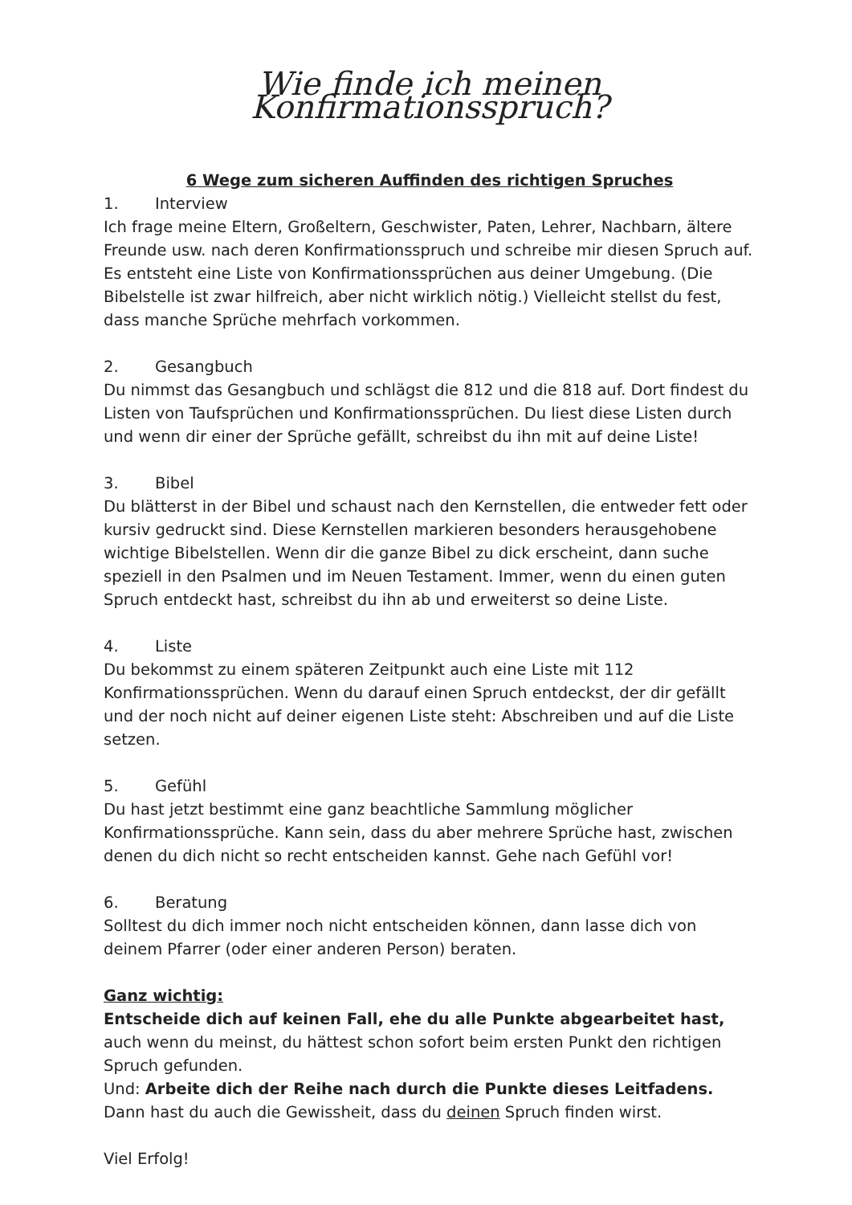Wie finde ich meinen Konfirmationsspruch?
6 Wege zum sicheren Auffinden des richtigen Spruches
1. Interview
Ich frage meine Eltern, Großeltern, Geschwister, Paten, Lehrer, Nachbarn, ältere Freunde usw. nach deren Konfirmationsspruch und schreibe mir diesen Spruch auf. Es entsteht eine Liste von Konfirmationssprüchen aus deiner Umgebung. (Die Bibelstelle ist zwar hilfreich, aber nicht wirklich nötig.) Vielleicht stellst du fest, dass manche Sprüche mehrfach vorkommen.
2. Gesangbuch
Du nimmst das Gesangbuch und schlägst die 812 und die 818 auf. Dort findest du Listen von Taufsprüchen und Konfirmationssprüchen. Du liest diese Listen durch und wenn dir einer der Sprüche gefällt, schreibst du ihn mit auf deine Liste!
3. Bibel
Du blätterst in der Bibel und schaust nach den Kernstellen, die entweder fett oder kursiv gedruckt sind. Diese Kernstellen markieren besonders herausgehobene wichtige Bibelstellen. Wenn dir die ganze Bibel zu dick erscheint, dann suche speziell in den Psalmen und im Neuen Testament. Immer, wenn du einen guten Spruch entdeckt hast, schreibst du ihn ab und erweiterst so deine Liste.
4. Liste
Du bekommst zu einem späteren Zeitpunkt auch eine Liste mit 112 Konfirmationssprüchen. Wenn du darauf einen Spruch entdeckst, der dir gefällt und der noch nicht auf deiner eigenen Liste steht: Abschreiben und auf die Liste setzen.
5. Gefühl
Du hast jetzt bestimmt eine ganz beachtliche Sammlung möglicher Konfirmationssprüche. Kann sein, dass du aber mehrere Sprüche hast, zwischen denen du dich nicht so recht entscheiden kannst. Gehe nach Gefühl vor!
6. Beratung
Solltest du dich immer noch nicht entscheiden können, dann lasse dich von deinem Pfarrer (oder einer anderen Person) beraten.
Ganz wichtig:
Entscheide dich auf keinen Fall, ehe du alle Punkte abgearbeitet hast, auch wenn du meinst, du hättest schon sofort beim ersten Punkt den richtigen Spruch gefunden.
Und: Arbeite dich der Reihe nach durch die Punkte dieses Leitfadens. Dann hast du auch die Gewissheit, dass du deinen Spruch finden wirst.
Viel Erfolg!